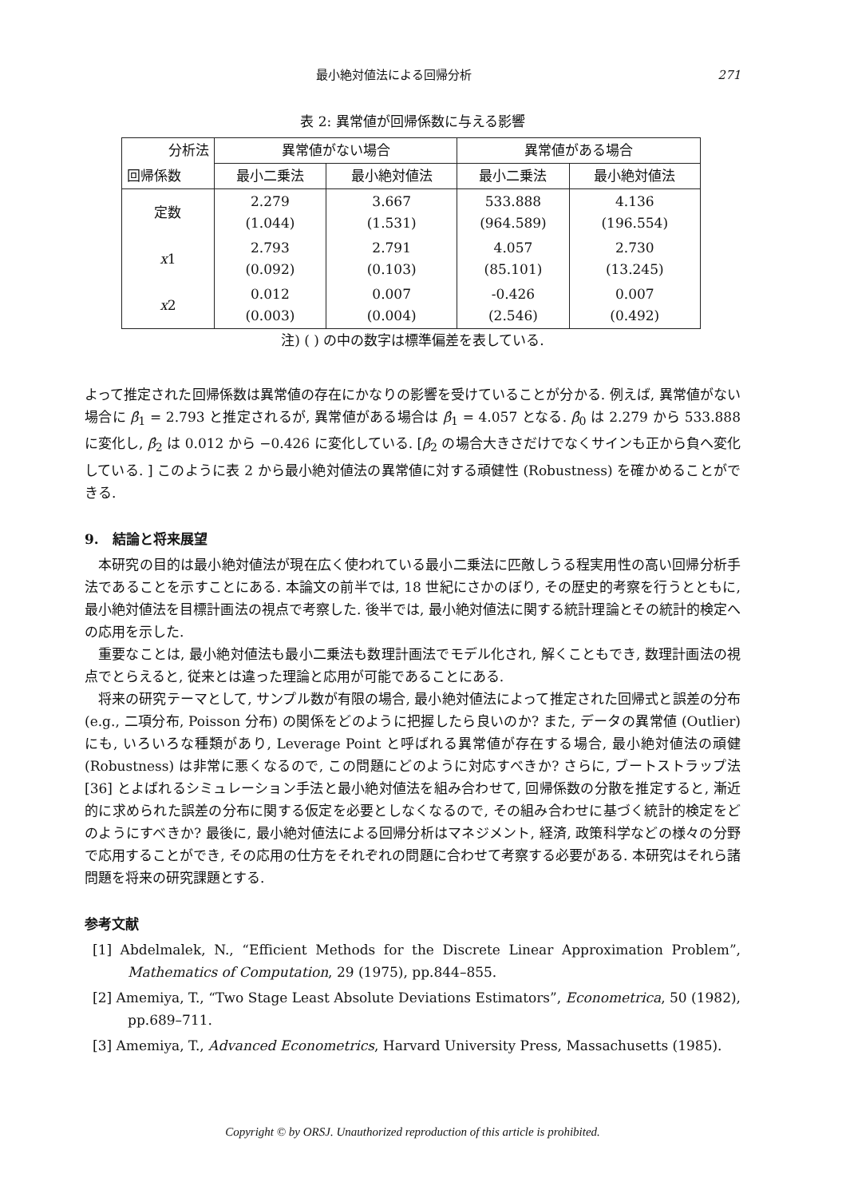最小絶対値法による回帰分析 271
表 2: 異常値が回帰係数に与える影響
| 分析法 | 異常値がない場合 | | 異常値がある場合 | |
| --- | --- | --- | --- | --- |
| 回帰係数 | 最小二乗法 | 最小絶対値法 | 最小二乗法 | 最小絶対値法 |
| 定数 | 2.279 (1.044) | 3.667 (1.531) | 533.888 (964.589) | 4.136 (196.554) |
| x 1 | 2.793 (0.092) | 2.791 (0.103) | 4.057 (85.101) | 2.730 (13.245) |
| x 2 | 0.012 (0.003) | 0.007 (0.004) | -0.426 (2.546) | 0.007 (0.492) |
注) ( ) の中の数字は標準偏差を表している.
よって推定された回帰係数は異常値の存在にかなりの影響を受けていることが分かる. 例えば, 異常値がない場合に β̂<sub>1</sub> = 2.793 と推定されるが, 異常値がある場合は β̂<sub>1</sub> = 4.057 となる. β̂<sub>0</sub> は 2.279 から 533.888 に変化し, β̂<sub>2</sub> は 0.012 から −0.426 に変化している. [β̂<sub>2</sub> の場合大きさだけでなくサインも正から負へ変化している. ] このように表 2 から最小絶対値法の異常値に対する頑健性 (Robustness) を確かめることができる.
9.　結論と将来展望
本研究の目的は最小絶対値法が現在広く使われている最小二乗法に匹敵しうる程実用性の高い回帰分析手法であることを示すことにある. 本論文の前半では, 18 世紀にさかのぼり, その歴史的考察を行うとともに, 最小絶対値法を目標計画法の視点で考察した. 後半では, 最小絶対値法に関する統計理論とその統計的検定への応用を示した.
重要なことは, 最小絶対値法も最小二乗法も数理計画法でモデル化され, 解くこともでき, 数理計画法の視点でとらえると, 従来とは違った理論と応用が可能であることにある.
将来の研究テーマとして, サンプル数が有限の場合, 最小絶対値法によって推定された回帰式と誤差の分布 (e.g., 二項分布, Poisson 分布) の関係をどのように把握したら良いのか? また, データの異常値 (Outlier) にも, いろいろな種類があり, Leverage Point と呼ばれる異常値が存在する場合, 最小絶対値法の頑健 (Robustness) は非常に悪くなるので, この問題にどのように対応すべきか? さらに, ブートストラップ法 [36] とよばれるシミュレーション手法と最小絶対値法を組み合わせて, 回帰係数の分散を推定すると, 漸近的に求められた誤差の分布に関する仮定を必要としなくなるので, その組み合わせに基づく統計的検定をどのようにすべきか? 最後に, 最小絶対値法による回帰分析はマネジメント, 経済, 政策科学などの様々の分野で応用することができ, その応用の仕方をそれぞれの問題に合わせて考察する必要がある. 本研究はそれら諸問題を将来の研究課題とする.
参考文献
[1] Abdelmalek, N., “Efficient Methods for the Discrete Linear Approximation Problem”, Mathematics of Computation, 29 (1975), pp.844–855.
[2] Amemiya, T., “Two Stage Least Absolute Deviations Estimators”, Econometrica, 50 (1982), pp.689–711.
[3] Amemiya, T., Advanced Econometrics, Harvard University Press, Massachusetts (1985).
Copyright © by ORSJ. Unauthorized reproduction of this article is prohibited.